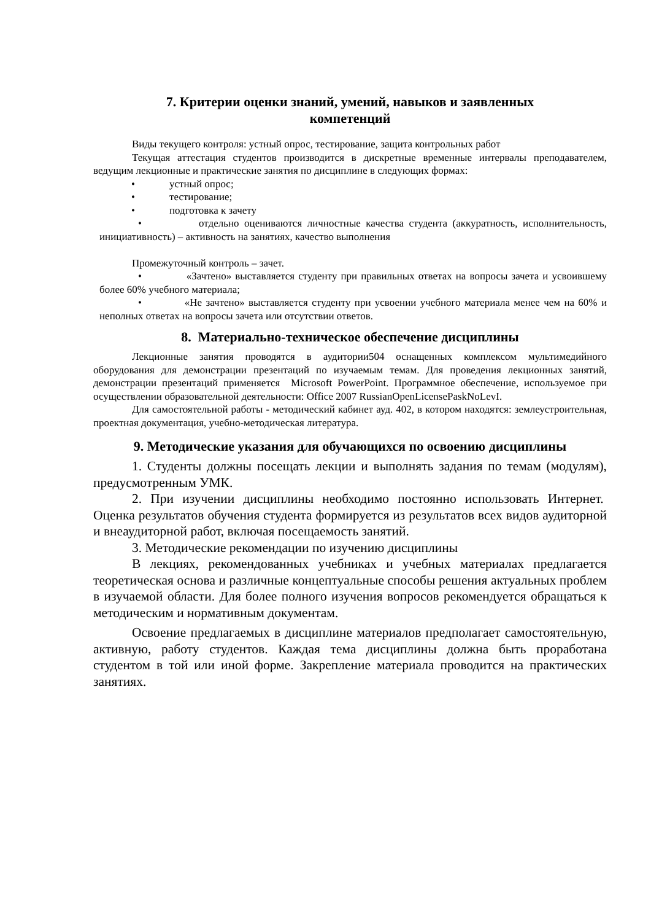7. Критерии оценки знаний, умений, навыков и заявленных
компетенций
Виды текущего контроля: устный опрос, тестирование, защита контрольных работ
Текущая аттестация студентов производится в дискретные временные интервалы преподавателем, ведущим лекционные и практические занятия по дисциплине в следующих формах:
• устный опрос;
• тестирование;
• подготовка к зачету
• отдельно оцениваются личностные качества студента (аккуратность, исполнительность, инициативность) – активность на занятиях, качество выполнения
Промежуточный контроль – зачет.
• «Зачтено» выставляется студенту при правильных ответах на вопросы зачета и усвоившему более 60% учебного материала;
• «Не зачтено» выставляется студенту при усвоении учебного материала менее чем на 60% и неполных ответах на вопросы зачета или отсутствии ответов.
8. Материально-техническое обеспечение дисциплины
Лекционные занятия проводятся в аудитории504 оснащенных комплексом мультимедийного оборудования для демонстрации презентаций по изучаемым темам. Для проведения лекционных занятий, демонстрации презентаций применяется Microsoft PowerPoint. Программное обеспечение, используемое при осуществлении образовательной деятельности: Office 2007 RussianOpenLicensePaskNoLevI.
Для самостоятельной работы - методический кабинет ауд. 402, в котором находятся: землеустроительная, проектная документация, учебно-методическая литература.
9. Методические указания для обучающихся по освоению дисциплины
1. Студенты должны посещать лекции и выполнять задания по темам (модулям), предусмотренным УМК.
2. При изучении дисциплины необходимо постоянно использовать Интернет. Оценка результатов обучения студента формируется из результатов всех видов аудиторной и внеаудиторной работ, включая посещаемость занятий.
3. Методические рекомендации по изучению дисциплины
В лекциях, рекомендованных учебниках и учебных материалах предлагается теоретическая основа и различные концептуальные способы решения актуальных проблем в изучаемой области. Для более полного изучения вопросов рекомендуется обращаться к методическим и нормативным документам.
Освоение предлагаемых в дисциплине материалов предполагает самостоятельную, активную, работу студентов. Каждая тема дисциплины должна быть проработана студентом в той или иной форме. Закрепление материала проводится на практических занятиях.